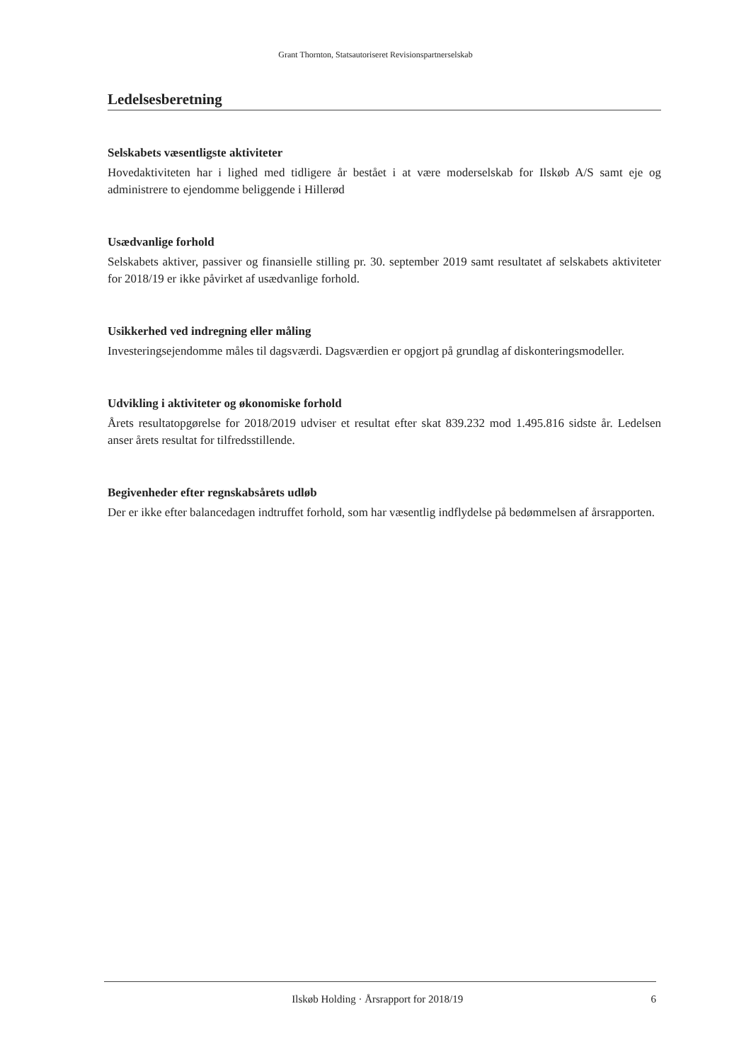Grant Thornton, Statsautoriseret Revisionspartnerselskab
Ledelsesberetning
Selskabets væsentligste aktiviteter
Hovedaktiviteten har i lighed med tidligere år bestået i at være moderselskab for Ilskøb A/S samt eje og administrere to ejendomme beliggende i Hillerød
Usædvanlige forhold
Selskabets aktiver, passiver og finansielle stilling pr. 30. september 2019 samt resultatet af selskabets aktiviteter for 2018/19 er ikke påvirket af usædvanlige forhold.
Usikkerhed ved indregning eller måling
Investeringsejendomme måles til dagsværdi. Dagsværdien er opgjort på grundlag af diskonteringsmodeller.
Udvikling i aktiviteter og økonomiske forhold
Årets resultatopgørelse for 2018/2019 udviser et resultat efter skat 839.232 mod 1.495.816 sidste år. Ledelsen anser årets resultat for tilfredsstillende.
Begivenheder efter regnskabsårets udløb
Der er ikke efter balancedagen indtruffet forhold, som har væsentlig indflydelse på bedømmelsen af årsrapporten.
Ilskøb Holding · Årsrapport for 2018/19 6